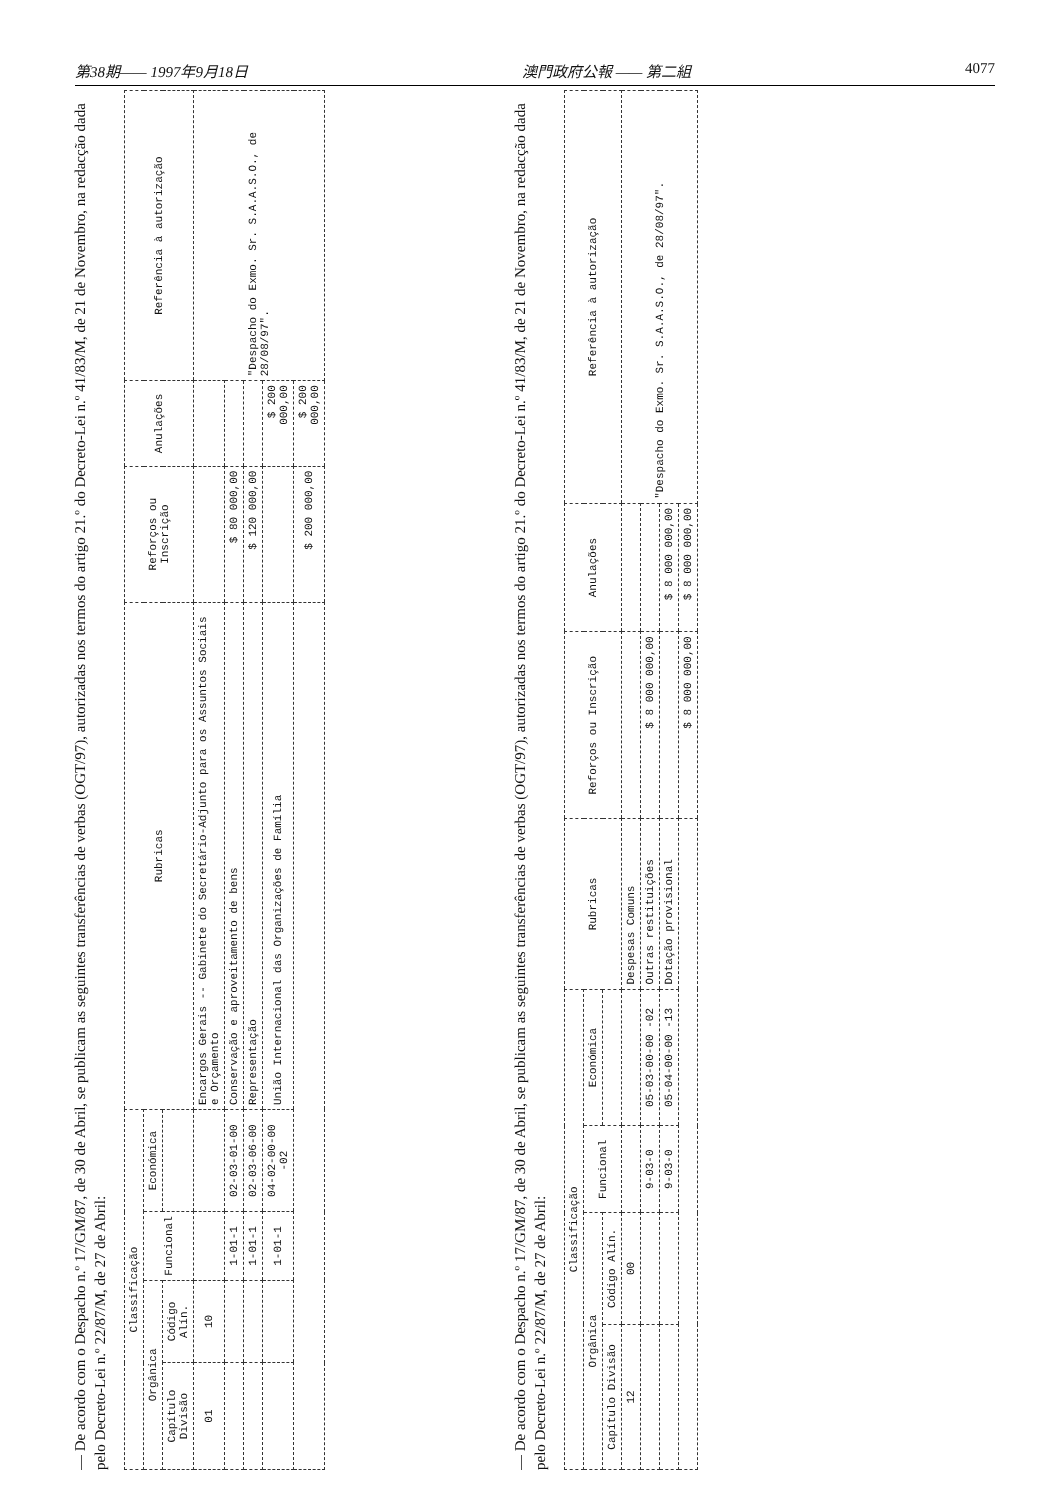第38期—— 1997年9月18日 澳門政府公報 —— 第二組 4077
— De acordo com o Despacho n.º 17/GM/87, de 30 de Abril, se publicam as seguintes transferências de verbas (OGT/97), autorizadas nos termos do artigo 21.º do Decreto-Lei n.º 41/83/M, de 21 de Novembro, na redacção dada pelo Decreto-Lei n.º 22/87/M, de 27 de Abril:
| Classificação | | | | Rubricas | Reforços ou Inscrição | Anulações | Referência à autorização |
| --- | --- | --- | --- | --- | --- | --- | --- |
| Orgânica | | Funcional | Económica | | | | |
| Capítulo Divisão | Código Alín. | | | | | | |
| 01 | 10 | | | Encargos Gerais -- Gabinete do Secretário-Adjunto para os Assuntos Sociais e Orçamento | | | "Despacho do Exmo. Sr. S.A.A.S.O., de 28/08/97". |
| | | 1-01-1 | 02-03-01-00 | Conservação e aproveitamento de bens | $ 80 000,00 | | |
| | | 1-01-1 | 02-03-06-00 | Representação | $ 120 000,00 | | |
| | | 1-01-1 | 04-02-00-00 -02 | União Internacional das Organizações de Família | | $ 200 000,00 | |
| | | | | | $ 200 000,00 | $ 200 000,00 | |
— De acordo com o Despacho n.º 17/GM/87, de 30 de Abril, se publicam as seguintes transferências de verbas (OGT/97), autorizadas nos termos do artigo 21.º do Decreto-Lei n.º 41/83/M, de 21 de Novembro, na redacção dada pelo Decreto-Lei n.º 22/87/M, de 27 de Abril:
| Classificação | | | | Rubricas | Reforços ou Inscrição | Anulações | Referência à autorização |
| --- | --- | --- | --- | --- | --- | --- | --- |
| Orgânica | | Funcional | Económica | | | | |
| Capítulo Divisão | Código Alín. | | | | | | |
| 12 | 00 | | | Despesas Comuns | | | "Despacho do Exmo. Sr. S.A.A.S.O., de 28/08/97". |
| | | 9-03-0 | 05-03-00-00 -02 | Outras restituições | $ 8 000 000,00 | | |
| | | 9-03-0 | 05-04-00-00 -13 | Dotação provisional | | $ 8 000 000,00 | |
| | | | | | $ 8 000 000,00 | $ 8 000 000,00 | |